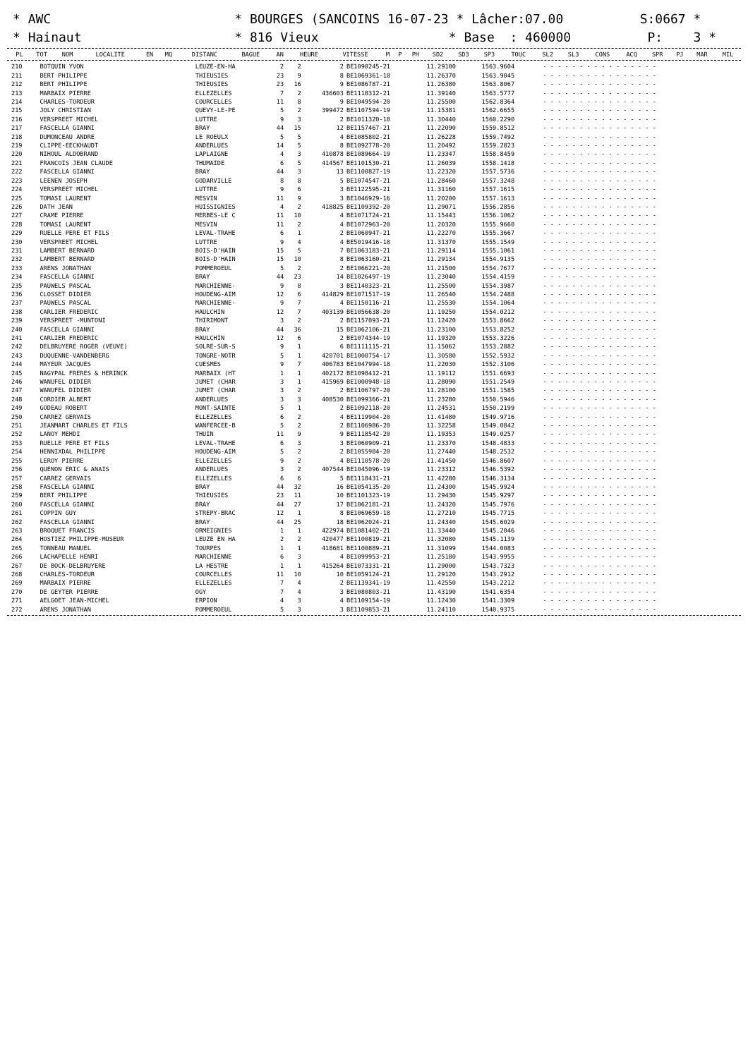* AWC * BOURGES (SANCOINS 16-07-23 * Lâcher:07.00 S:0667 * * Hainaut * 816 Vieux * Base : 460000 P: 3 *
| PL | TOT | NOM | LOCALITE | EN | MQ | DISTANC | BAGUE | AN | HEURE | VITESSE | M | P | PH | SD2 | SD3 | SP3 | TOUC | SL2 | SL3 | CONS | ACQ | SPR | PJ | MAR | MIL |
| --- | --- | --- | --- | --- | --- | --- | --- | --- | --- | --- | --- | --- | --- | --- | --- | --- | --- | --- | --- | --- | --- | --- | --- | --- | --- |
| 210 | | BOTQUIN YVON | LEUZE-EN-HA | 2 | 2 | 2 | BE1090245-21 | 11.29100 | 1563.9604 | - - - - - - - - - - - - - - - - |
| 211 | | BERT PHILIPPE | THIEUSIES | 23 | 9 | 8 | BE1069361-18 | 11.26370 | 1563.9045 | - - - - - - - - - - - - - - - - |
| 212 | | BERT PHILIPPE | THIEUSIES | 23 | 16 | 9 | BE1086787-21 | 11.26380 | 1563.8067 | - - - - - - - - - - - - - - - - |
| 213 | | MARBAIX PIERRE | ELLEZELLES | 7 | 2 | 436603 | BE1118312-21 | 11.39140 | 1563.5777 | - - - - - - - - - - - - - - - - |
| 214 | | CHARLES-TORDEUR | COURCELLES | 11 | 8 | 9 | BE1049594-20 | 11.25500 | 1562.8364 | - - - - - - - - - - - - - - - - |
| 215 | | JOLY CHRISTIAN | QUEVY-LE-PE | 5 | 2 | 399472 | BE1107594-19 | 11.15381 | 1562.6655 | - - - - - - - - - - - - - - - - |
| 216 | | VERSPREET MICHEL | LUTTRE | 9 | 3 | 2 | BE1011320-18 | 11.30440 | 1560.2290 | - - - - - - - - - - - - - - - - |
| 217 | | FASCELLA GIANNI | BRAY | 44 | 15 | 12 | BE1157467-21 | 11.22090 | 1559.8512 | - - - - - - - - - - - - - - - - |
| 218 | | DUMONCEAU ANDRE | LE ROEULX | 5 | 5 | 4 | BE1085802-21 | 11.26228 | 1559.7492 | - - - - - - - - - - - - - - - - |
| 219 | | CLIPPE-EECKHAUDT | ANDERLUES | 14 | 5 | 8 | BE1092778-20 | 11.20492 | 1559.2823 | - - - - - - - - - - - - - - - - |
| 220 | | NIHOUL ALDOBRAND | LAPLAIGNE | 4 | 3 | 410878 | BE1089664-19 | 11.23347 | 1558.8459 | - - - - - - - - - - - - - - - - |
| 221 | | FRANCOIS JEAN CLAUDE | THUMAIDE | 6 | 5 | 414567 | BE1101530-21 | 11.26039 | 1558.1418 | - - - - - - - - - - - - - - - - |
| 222 | | FASCELLA GIANNI | BRAY | 44 | 3 | 13 | BE1100827-19 | 11.22320 | 1557.5736 | - - - - - - - - - - - - - - - - |
| 223 | | LEENEN JOSEPH | GODARVILLE | 8 | 8 | 5 | BE1074547-21 | 11.28460 | 1557.3248 | - - - - - - - - - - - - - - - - |
| 224 | | VERSPREET MICHEL | LUTTRE | 9 | 6 | 3 | BE1122595-21 | 11.31160 | 1557.1615 | - - - - - - - - - - - - - - - - |
| 225 | | TOMASI LAURENT | MESVIN | 11 | 9 | 3 | BE1046929-16 | 11.20200 | 1557.1613 | - - - - - - - - - - - - - - - - |
| 226 | | DATH JEAN | HUISSIGNIES | 4 | 2 | 418825 | BE1109392-20 | 11.29071 | 1556.2856 | - - - - - - - - - - - - - - - - |
| 227 | | CRAME PIERRE | MERBES-LE C | 11 | 10 | 4 | BE1071724-21 | 11.15443 | 1556.1062 | - - - - - - - - - - - - - - - - |
| 228 | | TOMASI LAURENT | MESVIN | 11 | 2 | 4 | BE1072963-20 | 11.20320 | 1555.9660 | - - - - - - - - - - - - - - - - |
| 229 | | RUELLE PERE ET FILS | LEVAL-TRAHE | 6 | 1 | 2 | BE1060947-21 | 11.22270 | 1555.3667 | - - - - - - - - - - - - - - - - |
| 230 | | VERSPREET MICHEL | LUTTRE | 9 | 4 | 4 | BE5019416-18 | 11.31370 | 1555.1549 | - - - - - - - - - - - - - - - - |
| 231 | | LAMBERT BERNARD | BOIS-D'HAIN | 15 | 5 | 7 | BE1063183-21 | 11.29114 | 1555.1061 | - - - - - - - - - - - - - - - - |
| 232 | | LAMBERT BERNARD | BOIS-D'HAIN | 15 | 10 | 8 | BE1063160-21 | 11.29134 | 1554.9135 | - - - - - - - - - - - - - - - - |
| 233 | | ARENS JONATHAN | POMMEROEUL | 5 | 2 | 2 | BE1066221-20 | 11.21500 | 1554.7677 | - - - - - - - - - - - - - - - - |
| 234 | | FASCELLA GIANNI | BRAY | 44 | 23 | 14 | BE1026497-19 | 11.23040 | 1554.4159 | - - - - - - - - - - - - - - - - |
| 235 | | PAUWELS PASCAL | MARCHIENNE- | 9 | 8 | 3 | BE1140323-21 | 11.25500 | 1554.3987 | - - - - - - - - - - - - - - - - |
| 236 | | CLOSSET DIDIER | HOUDENG-AIM | 12 | 6 | 414829 | BE1071517-19 | 11.26540 | 1554.2488 | - - - - - - - - - - - - - - - - |
| 237 | | PAUWELS PASCAL | MARCHIENNE- | 9 | 7 | 4 | BE1150116-21 | 11.25530 | 1554.1064 | - - - - - - - - - - - - - - - - |
| 238 | | CARLIER FREDERIC | HAULCHIN | 12 | 7 | 403139 | BE1056638-20 | 11.19250 | 1554.0212 | - - - - - - - - - - - - - - - - |
| 239 | | VERSPREET -MUNTONI | THIRIMONT | 3 | 2 | 2 | BE1157093-21 | 11.12420 | 1553.8662 | - - - - - - - - - - - - - - - - |
| 240 | | FASCELLA GIANNI | BRAY | 44 | 36 | 15 | BE1062106-21 | 11.23100 | 1553.8252 | - - - - - - - - - - - - - - - - |
| 241 | | CARLIER FREDERIC | HAULCHIN | 12 | 6 | 2 | BE1074344-19 | 11.19320 | 1553.3226 | - - - - - - - - - - - - - - - - |
| 242 | | DELBRUYERE ROGER (VEUVE) | SOLRE-SUR-S | 9 | 1 | 6 | BE1111115-21 | 11.15062 | 1553.2882 | - - - - - - - - - - - - - - - - |
| 243 | | DUQUENNE-VANDENBERG | TONGRE-NOTR | 5 | 1 | 420701 | BE1000754-17 | 11.30580 | 1552.5932 | - - - - - - - - - - - - - - - - |
| 244 | | MAYEUR JACQUES | CUESMES | 9 | 7 | 406783 | BE1047994-18 | 11.22030 | 1552.3106 | - - - - - - - - - - - - - - - - |
| 245 | | NAGYPAL FRERES & HERINCK | MARBAIX (HT | 1 | 1 | 402172 | BE1098412-21 | 11.19112 | 1551.6693 | - - - - - - - - - - - - - - - - |
| 246 | | WANUFEL DIDIER | JUMET (CHAR | 3 | 1 | 415969 | BE1000948-18 | 11.28090 | 1551.2549 | - - - - - - - - - - - - - - - - |
| 247 | | WANUFEL DIDIER | JUMET (CHAR | 3 | 2 | 2 | BE1106797-20 | 11.28100 | 1551.1585 | - - - - - - - - - - - - - - - - |
| 248 | | CORDIER ALBERT | ANDERLUES | 3 | 3 | 408530 | BE1099366-21 | 11.23280 | 1550.5946 | - - - - - - - - - - - - - - - - |
| 249 | | GODEAU ROBERT | MONT-SAINTE | 5 | 1 | 2 | BE1092118-20 | 11.24531 | 1550.2199 | - - - - - - - - - - - - - - - - |
| 250 | | CARREZ GERVAIS | ELLEZELLES | 6 | 2 | 4 | BE1119904-20 | 11.41480 | 1549.9716 | - - - - - - - - - - - - - - - - |
| 251 | | JEANMART CHARLES ET FILS | WANFERCEE-B | 5 | 2 | 2 | BE1106986-20 | 11.32258 | 1549.0842 | - - - - - - - - - - - - - - - - |
| 252 | | LANOY MEHDI | THUIN | 11 | 9 | 9 | BE1118542-20 | 11.19353 | 1549.0257 | - - - - - - - - - - - - - - - - |
| 253 | | RUELLE PERE ET FILS | LEVAL-TRAHE | 6 | 3 | 3 | BE1060909-21 | 11.23370 | 1548.4833 | - - - - - - - - - - - - - - - - |
| 254 | | HENNIXDAL PHILIPPE | HOUDENG-AIM | 5 | 2 | 2 | BE1055984-20 | 11.27440 | 1548.2532 | - - - - - - - - - - - - - - - - |
| 255 | | LEROY PIERRE | ELLEZELLES | 9 | 2 | 4 | BE1110578-20 | 11.41450 | 1546.8607 | - - - - - - - - - - - - - - - - |
| 256 | | QUENON ERIC & ANAIS | ANDERLUES | 3 | 2 | 407544 | BE1045096-19 | 11.23312 | 1546.5392 | - - - - - - - - - - - - - - - - |
| 257 | | CARREZ GERVAIS | ELLEZELLES | 6 | 6 | 5 | BE1118431-21 | 11.42280 | 1546.3134 | - - - - - - - - - - - - - - - - |
| 258 | | FASCELLA GIANNI | BRAY | 44 | 32 | 16 | BE1054135-20 | 11.24300 | 1545.9924 | - - - - - - - - - - - - - - - - |
| 259 | | BERT PHILIPPE | THIEUSIES | 23 | 11 | 10 | BE1101323-19 | 11.29430 | 1545.9297 | - - - - - - - - - - - - - - - - |
| 260 | | FASCELLA GIANNI | BRAY | 44 | 27 | 17 | BE1062181-21 | 11.24320 | 1545.7976 | - - - - - - - - - - - - - - - - |
| 261 | | COPPIN GUY | STREPY-BRAC | 12 | 1 | 8 | BE1069659-18 | 11.27210 | 1545.7715 | - - - - - - - - - - - - - - - - |
| 262 | | FASCELLA GIANNI | BRAY | 44 | 25 | 18 | BE1062024-21 | 11.24340 | 1545.6029 | - - - - - - - - - - - - - - - - |
| 263 | | BROQUET FRANCIS | ORMEIGNIES | 1 | 1 | 422974 | BE1081402-21 | 11.33440 | 1545.2046 | - - - - - - - - - - - - - - - - |
| 264 | | HOSTIEZ PHILIPPE-MUSEUR | LEUZE EN HA | 2 | 2 | 420477 | BE1100819-21 | 11.32080 | 1545.1139 | - - - - - - - - - - - - - - - - |
| 265 | | TONNEAU MANUEL | TOURPES | 1 | 1 | 418681 | BE1100889-21 | 11.31099 | 1544.0083 | - - - - - - - - - - - - - - - - |
| 266 | | LACHAPELLE HENRI | MARCHIENNE | 6 | 3 | 4 | BE1099953-21 | 11.25180 | 1543.9955 | - - - - - - - - - - - - - - - - |
| 267 | | DE BOCK-DELBRUYERE | LA HESTRE | 1 | 1 | 415264 | BE1073331-21 | 11.29000 | 1543.7323 | - - - - - - - - - - - - - - - - |
| 268 | | CHARLES-TORDEUR | COURCELLES | 11 | 10 | 10 | BE1059124-21 | 11.29120 | 1543.2912 | - - - - - - - - - - - - - - - - |
| 269 | | MARBAIX PIERRE | ELLEZELLES | 7 | 4 | 2 | BE1139341-19 | 11.42550 | 1543.2212 | - - - - - - - - - - - - - - - - |
| 270 | | DE GEYTER PIERRE | OGY | 7 | 4 | 3 | BE1080803-21 | 11.43190 | 1541.6354 | - - - - - - - - - - - - - - - - |
| 271 | | AELGOET JEAN-MICHEL | ERPION | 4 | 3 | 4 | BE1109154-19 | 11.12430 | 1541.3309 | - - - - - - - - - - - - - - - - |
| 272 | | ARENS JONATHAN | POMMEROEUL | 5 | 3 | 3 | BE1109853-21 | 11.24110 | 1540.9375 | - - - - - - - - - - - - - - - - |